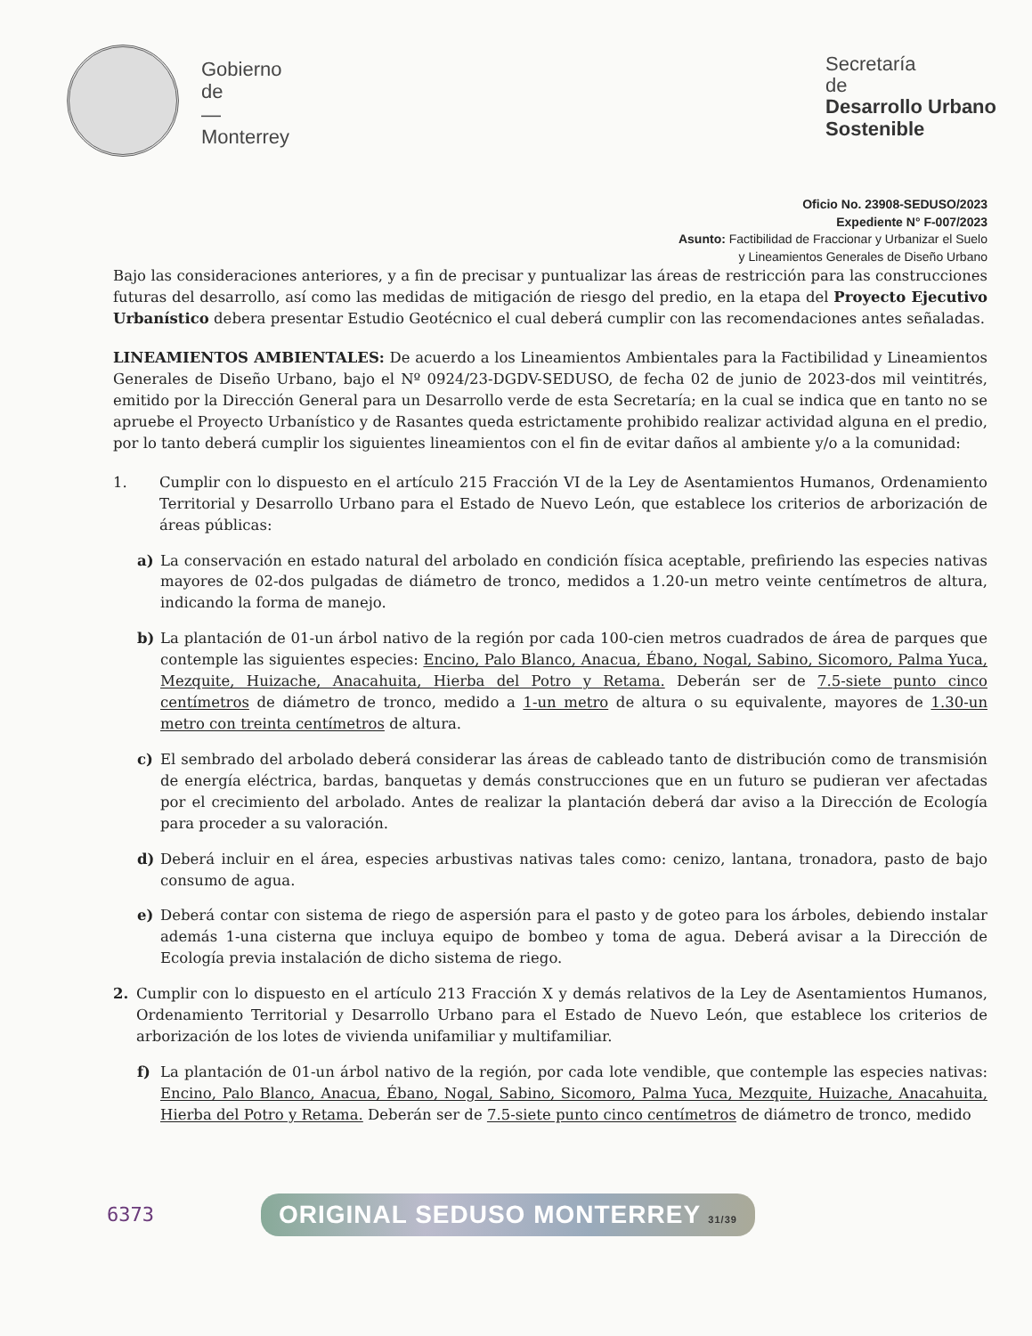Gobierno
de
—
Monterrey
Secretaría
de
Desarrollo Urbano
Sostenible
Oficio No. 23908-SEDUSO/2023
Expediente N° F-007/2023
Asunto: Factibilidad de Fraccionar y Urbanizar el Suelo
y Lineamientos Generales de Diseño Urbano
Bajo las consideraciones anteriores, y a fin de precisar y puntualizar las áreas de restricción para las construcciones futuras del desarrollo, así como las medidas de mitigación de riesgo del predio, en la etapa del Proyecto Ejecutivo Urbanístico debera presentar Estudio Geotécnico el cual deberá cumplir con las recomendaciones antes señaladas.
LINEAMIENTOS AMBIENTALES: De acuerdo a los Lineamientos Ambientales para la Factibilidad y Lineamientos Generales de Diseño Urbano, bajo el Nº 0924/23-DGDV-SEDUSO, de fecha 02 de junio de 2023-dos mil veintitrés, emitido por la Dirección General para un Desarrollo verde de esta Secretaría; en la cual se indica que en tanto no se apruebe el Proyecto Urbanístico y de Rasantes queda estrictamente prohibido realizar actividad alguna en el predio, por lo tanto deberá cumplir los siguientes lineamientos con el fin de evitar daños al ambiente y/o a la comunidad:
1. Cumplir con lo dispuesto en el artículo 215 Fracción VI de la Ley de Asentamientos Humanos, Ordenamiento Territorial y Desarrollo Urbano para el Estado de Nuevo León, que establece los criterios de arborización de áreas públicas:
a) La conservación en estado natural del arbolado en condición física aceptable, prefiriendo las especies nativas mayores de 02-dos pulgadas de diámetro de tronco, medidos a 1.20-un metro veinte centímetros de altura, indicando la forma de manejo.
b) La plantación de 01-un árbol nativo de la región por cada 100-cien metros cuadrados de área de parques que contemple las siguientes especies: Encino, Palo Blanco, Anacua, Ébano, Nogal, Sabino, Sicomoro, Palma Yuca, Mezquite, Huizache, Anacahuita, Hierba del Potro y Retama. Deberán ser de 7.5-siete punto cinco centímetros de diámetro de tronco, medido a 1-un metro de altura o su equivalente, mayores de 1.30-un metro con treinta centímetros de altura.
c) El sembrado del arbolado deberá considerar las áreas de cableado tanto de distribución como de transmisión de energía eléctrica, bardas, banquetas y demás construcciones que en un futuro se pudieran ver afectadas por el crecimiento del arbolado. Antes de realizar la plantación deberá dar aviso a la Dirección de Ecología para proceder a su valoración.
d) Deberá incluir en el área, especies arbustivas nativas tales como: cenizo, lantana, tronadora, pasto de bajo consumo de agua.
e) Deberá contar con sistema de riego de aspersión para el pasto y de goteo para los árboles, debiendo instalar además 1-una cisterna que incluya equipo de bombeo y toma de agua. Deberá avisar a la Dirección de Ecología previa instalación de dicho sistema de riego.
2. Cumplir con lo dispuesto en el artículo 213 Fracción X y demás relativos de la Ley de Asentamientos Humanos, Ordenamiento Territorial y Desarrollo Urbano para el Estado de Nuevo León, que establece los criterios de arborización de los lotes de vivienda unifamiliar y multifamiliar.
f) La plantación de 01-un árbol nativo de la región, por cada lote vendible, que contemple las especies nativas: Encino, Palo Blanco, Anacua, Ébano, Nogal, Sabino, Sicomoro, Palma Yuca, Mezquite, Huizache, Anacahuita, Hierba del Potro y Retama. Deberán ser de 7.5-siete punto cinco centímetros de diámetro de tronco, medido
6373 ORIGINAL SEDUSO MONTERREY 31/39